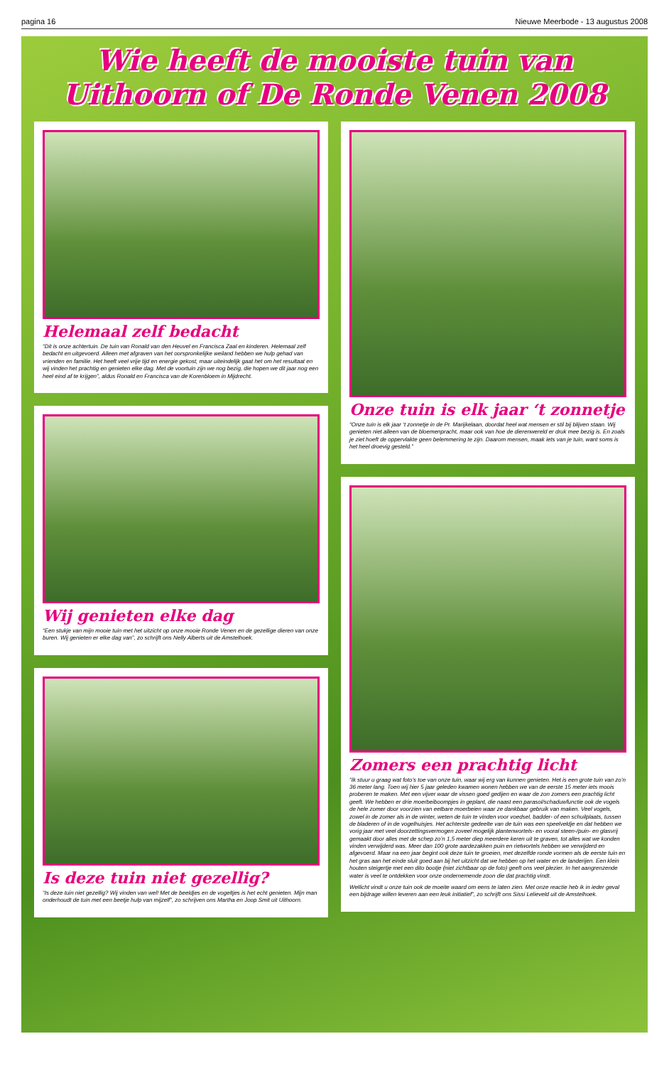pagina 16 Nieuwe Meerbode - 13 augustus 2008
Wie heeft de mooiste tuin van
Uithoorn of De Ronde Venen 2008
Helemaal zelf bedacht
“Dit is onze achtertuin. De tuin van Ronald van den Heuvel en Francisca Zaal en kinderen. Helemaal zelf bedacht en uitgevoerd. Alleen met afgraven van het oorspronkelijke weiland hebben we hulp gehad van vrienden en familie. Het heeft veel vrije tijd en energie gekost, maar uiteindelijk gaat het om het resultaat en wij vinden het prachtig en genieten elke dag. Met de voortuin zijn we nog bezig, die hopen we dit jaar nog een heel eind af te krijgen”, aldus Ronald en Francisca van de Korenbloem in Mijdrecht.
Wij genieten elke dag
“Een stukje van mijn mooie tuin met het uitzicht op onze mooie Ronde Venen en de gezellige dieren van onze buren. Wij genieten er elke dag van”, zo schrijft ons Nelly Alberts uit de Amstelhoek.
Is deze tuin niet gezellig?
“Is deze tuin niet gezellig? Wij vinden van wel! Met de beeldjes en de vogeltjes is het echt genieten. Mijn man onderhoudt de tuin met een beetje hulp van mijzelf”, zo schrijven ons Martha en Joop Smit uit Uithoorn.
Onze tuin is elk jaar ‘t zonnetje
“Onze tuin is elk jaar ‘t zonnetje in de Pr. Marijkelaan, doordat heel wat mensen er stil bij blijven staan. Wij genieten niet alleen van de bloemenpracht, maar ook van hoe de dierenwereld er druk mee bezig is. En zoals je ziet hoeft de oppervlakte geen belemmering te zijn. Daarom mensen, maak iets van je tuin, want soms is het heel droevig gesteld.”
Zomers een prachtig licht
“Ik stuur u graag wat foto’s toe van onze tuin, waar wij erg van kunnen genieten. Het is een grote tuin van zo’n 36 meter lang. Toen wij hier 5 jaar geleden kwamen wonen hebben we van de eerste 15 meter iets moois proberen te maken. Met een vijver waar de vissen goed gedijen en waar de zon zomers een prachtig licht geeft. We hebben er drie moerbeiboompjes in geplant, die naast een parasol/schaduwfunctie ook de vogels de hele zomer door voorzien van eetbare moerbeien waar ze dankbaar gebruik van maken. Veel vogels, zowel in de zomer als in de winter, weten de tuin te vinden voor voedsel, badder- of een schuilplaats, tussen de bladeren of in de vogelhuisjes. Het achterste gedeelte van de tuin was een speelveldje en dat hebben we vorig jaar met veel doorzettingsvermogen zoveel mogelijk plantenwortels- en vooral steen-/puin- en glasvrij gemaakt door alles met de schep zo’n 1,5 meter diep meerdere keren uit te graven, tot alles wat we konden vinden verwijderd was. Meer dan 100 grote aardezakken puin en rietwortels hebben we verwijderd en afgevoerd. Maar na een jaar begint ook deze tuin te groeien, met dezelfde ronde vormen als de eerste tuin en het gras aan het einde sluit goed aan bij het uitzicht dat we hebben op het water en de landerijen. Een klein houten steigertje met een dito bootje (niet zichtbaar op de foto) geeft ons veel plezier. In het aangrenzende water is veel te ontdekken voor onze ondernemende zoon die dat prachtig vindt.
Wellicht vindt u onze tuin ook de moeite waard om eens te laten zien. Met onze reactie heb ik in ieder geval een bijdrage willen leveren aan een leuk initiatief”, zo schrijft ons Sissi Lelieveld uit de Amstelhoek.